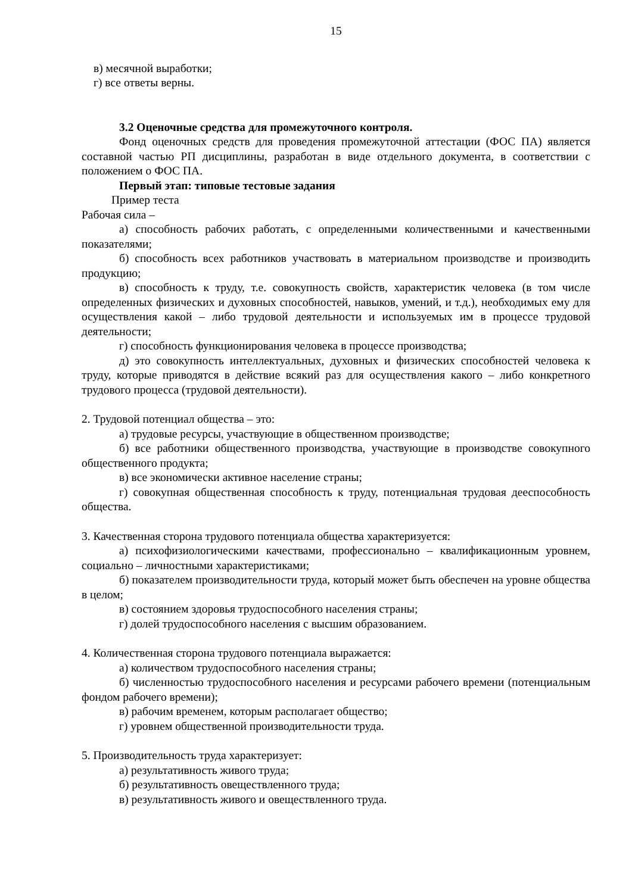15
в) месячной выработки;
г) все ответы верны.
3.2 Оценочные средства для промежуточного контроля.
Фонд оценочных средств для проведения промежуточной аттестации (ФОС ПА) является составной частью РП дисциплины, разработан в виде отдельного документа, в соответствии с положением о ФОС ПА.
Первый этап: типовые тестовые задания
Пример теста
Рабочая сила –
а) способность рабочих работать, с определенными количественными и качественными показателями;
б) способность всех работников участвовать в материальном производстве и производить продукцию;
в) способность к труду, т.е. совокупность свойств, характеристик человека (в том числе определенных физических и духовных способностей, навыков, умений, и т.д.), необходимых ему для осуществления какой – либо трудовой деятельности и используемых им в процессе трудовой деятельности;
г) способность функционирования человека в процессе производства;
д) это совокупность интеллектуальных, духовных и физических способностей человека к труду, которые приводятся в действие всякий раз для осуществления какого – либо конкретного трудового процесса (трудовой деятельности).
2. Трудовой потенциал общества – это:
а) трудовые ресурсы, участвующие в общественном производстве;
б) все работники общественного производства, участвующие в производстве совокупного общественного продукта;
в) все экономически активное население страны;
г) совокупная общественная способность к труду, потенциальная трудовая дееспособность общества.
3. Качественная сторона трудового потенциала общества характеризуется:
а) психофизиологическими качествами, профессионально – квалификационным уровнем, социально – личностными характеристиками;
б) показателем производительности труда, который может быть обеспечен на уровне общества в целом;
в) состоянием здоровья трудоспособного населения страны;
г) долей трудоспособного населения с высшим образованием.
4. Количественная сторона трудового потенциала выражается:
а) количеством трудоспособного населения страны;
б) численностью трудоспособного населения и ресурсами рабочего времени (потенциальным фондом рабочего времени);
в) рабочим временем, которым располагает общество;
г) уровнем общественной производительности труда.
5. Производительность труда характеризует:
а) результативность живого труда;
б) результативность овеществленного труда;
в) результативность живого и овеществленного труда.